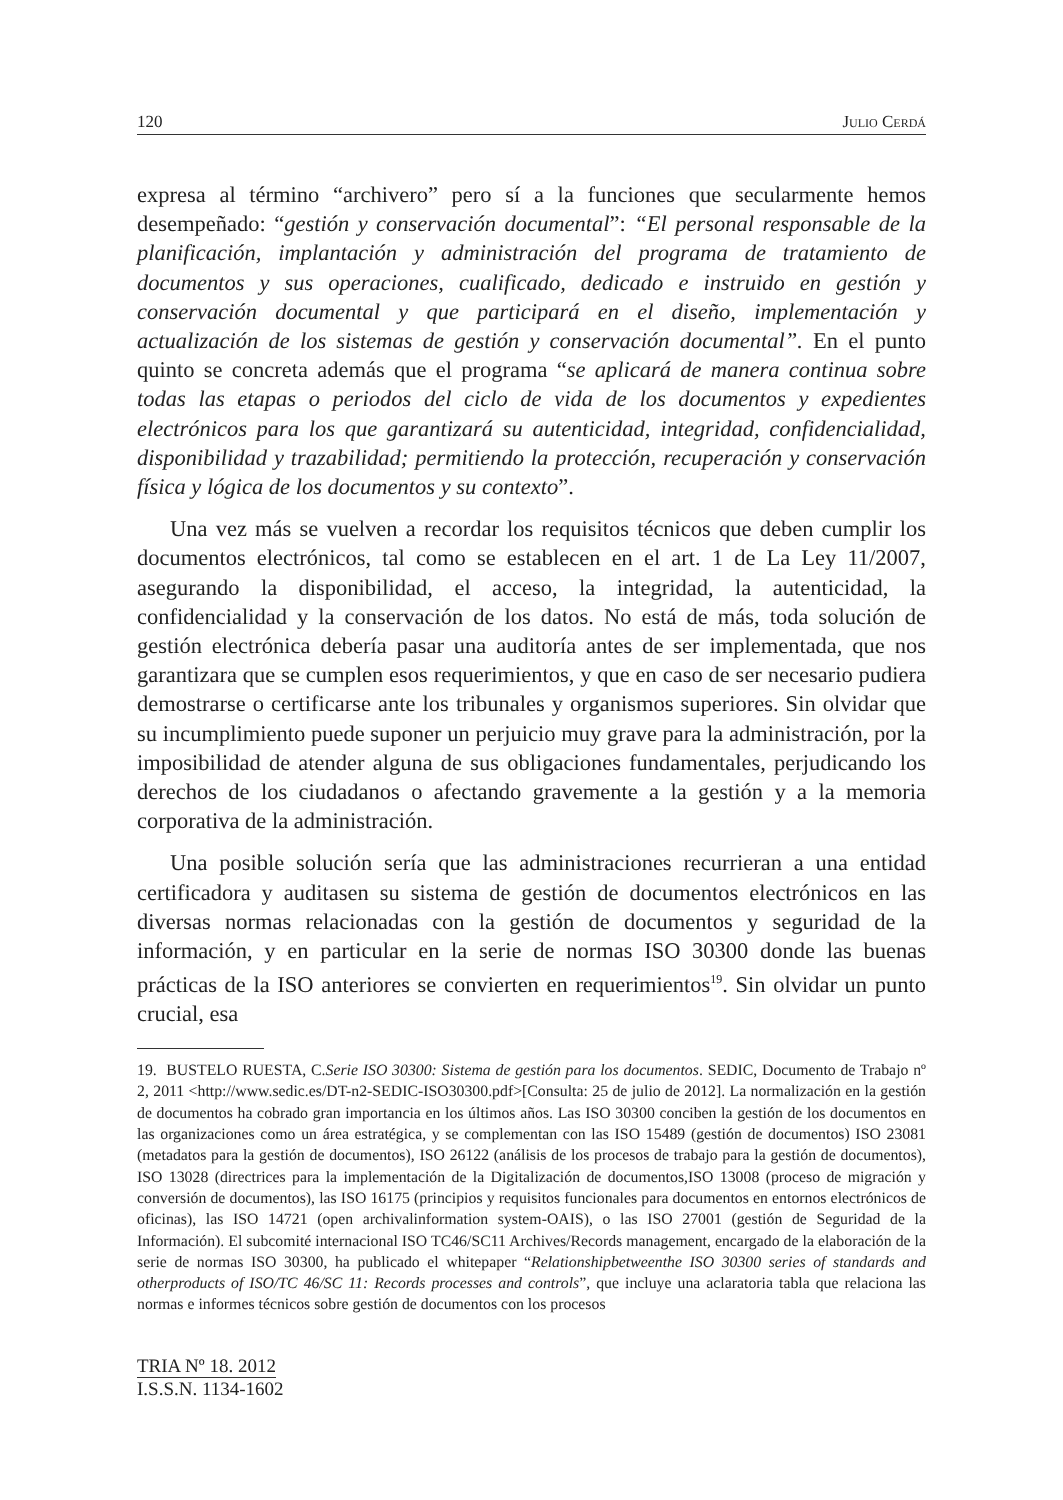120 Julio Cerdá
expresa al término “archivero” pero sí a la funciones que secularmente hemos desempeñado: “gestión y conservación documental”: “El personal responsable de la planificación, implantación y administración del programa de tratamiento de documentos y sus operaciones, cualificado, dedicado e instruido en gestión y conservación documental y que participará en el diseño, implementación y actualización de los sistemas de gestión y conservación documental”. En el punto quinto se concreta además que el programa “se aplicará de manera continua sobre todas las etapas o periodos del ciclo de vida de los documentos y expedientes electrónicos para los que garantizará su autenticidad, integridad, confidencialidad, disponibilidad y trazabilidad; permitiendo la protección, recuperación y conservación física y lógica de los documentos y su contexto”.
Una vez más se vuelven a recordar los requisitos técnicos que deben cumplir los documentos electrónicos, tal como se establecen en el art. 1 de La Ley 11/2007, asegurando la disponibilidad, el acceso, la integridad, la autenticidad, la confidencialidad y la conservación de los datos. No está de más, toda solución de gestión electrónica debería pasar una auditoría antes de ser implementada, que nos garantizara que se cumplen esos requerimientos, y que en caso de ser necesario pudiera demostrarse o certificarse ante los tribunales y organismos superiores. Sin olvidar que su incumplimiento puede suponer un perjuicio muy grave para la administración, por la imposibilidad de atender alguna de sus obligaciones fundamentales, perjudicando los derechos de los ciudadanos o afectando gravemente a la gestión y a la memoria corporativa de la administración.
Una posible solución sería que las administraciones recurrieran a una entidad certificadora y auditasen su sistema de gestión de documentos electrónicos en las diversas normas relacionadas con la gestión de documentos y seguridad de la información, y en particular en la serie de normas ISO 30300 donde las buenas prácticas de la ISO anteriores se convierten en requerimientos<sup>19</sup>. Sin olvidar un punto crucial, esa
19. BUSTELO RUESTA, C.Serie ISO 30300: Sistema de gestión para los documentos. SEDIC, Documento de Trabajo nº 2, 2011 <http://www.sedic.es/DT-n2-SEDIC-ISO30300.pdf>[Consulta: 25 de julio de 2012]. La normalización en la gestión de documentos ha cobrado gran importancia en los últimos años. Las ISO 30300 conciben la gestión de los documentos en las organizaciones como un área estratégica, y se complementan con las ISO 15489 (gestión de documentos) ISO 23081 (metadatos para la gestión de documentos), ISO 26122 (análisis de los procesos de trabajo para la gestión de documentos), ISO 13028 (directrices para la implementación de la Digitalización de documentos,ISO 13008 (proceso de migración y conversión de documentos), las ISO 16175 (principios y requisitos funcionales para documentos en entornos electrónicos de oficinas), las ISO 14721 (open archivalinformation system-OAIS), o las ISO 27001 (gestión de Seguridad de la Información). El subcomité internacional ISO TC46/SC11 Archives/Records management, encargado de la elaboración de la serie de normas ISO 30300, ha publicado el whitepaper “Relationshipbetweenthe ISO 30300 series of standards and otherproducts of ISO/TC 46/SC 11: Records processes and controls”, que incluye una aclaratoria tabla que relaciona las normas e informes técnicos sobre gestión de documentos con los procesos
TRIA Nº 18. 2012
I.S.S.N. 1134-1602